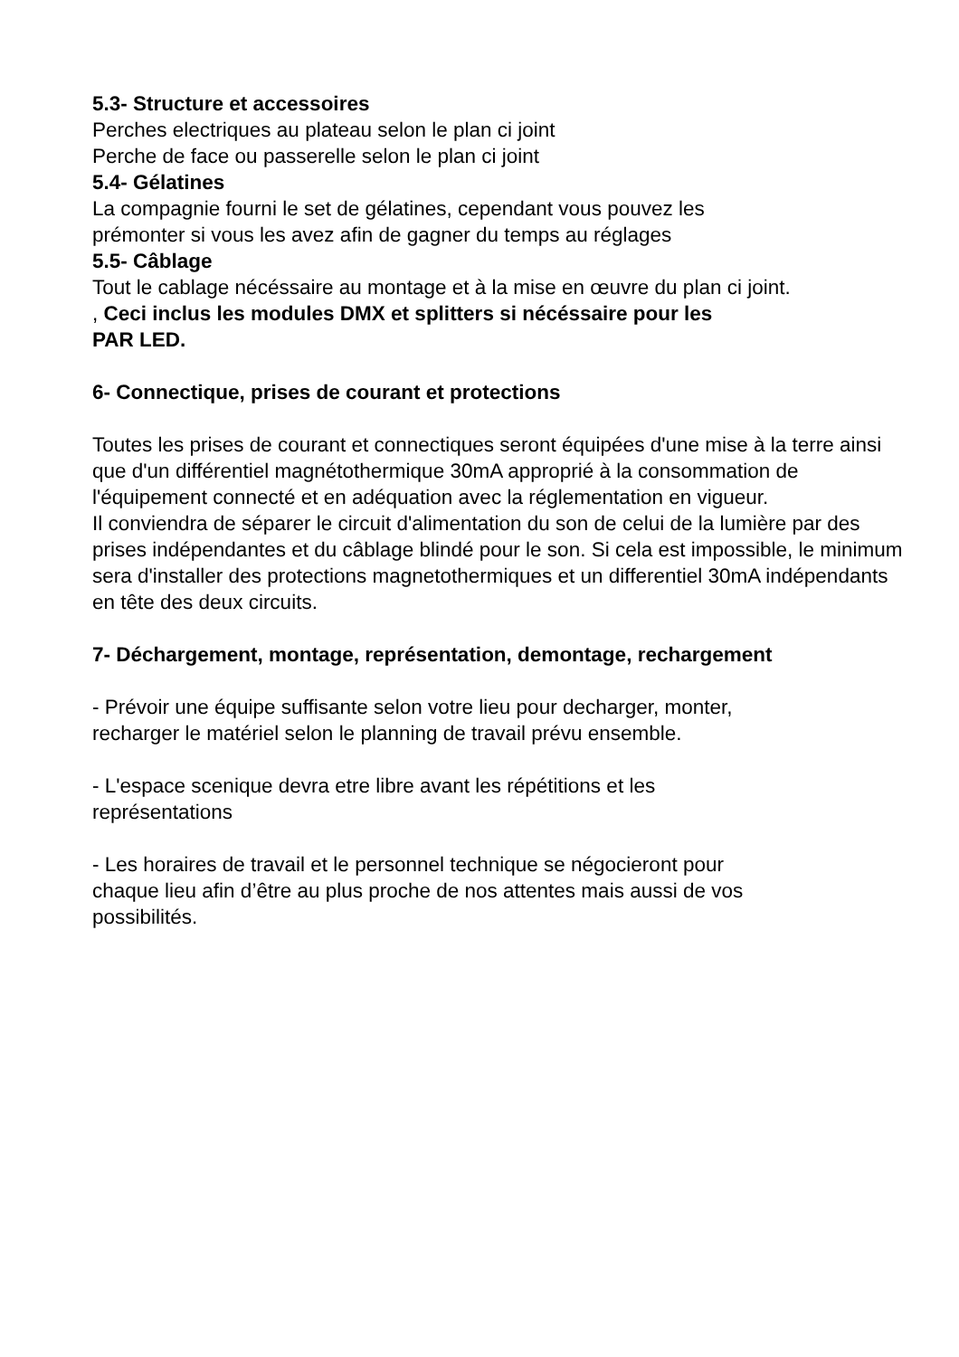5.3- Structure et accessoires
Perches electriques au plateau selon le plan ci joint
Perche de face ou passerelle selon le plan ci joint
5.4- Gélatines
La compagnie fourni le set de gélatines, cependant vous pouvez les
prémonter si vous les avez afin de gagner du temps au réglages
5.5- Câblage
Tout le cablage nécéssaire au montage et à la mise en œuvre du plan ci joint.
, Ceci inclus les modules DMX et splitters si nécéssaire pour les
PAR LED.
6- Connectique, prises de courant et protections
Toutes les prises de courant et connectiques seront équipées d'une mise à la terre ainsi que d'un différentiel magnétothermique 30mA approprié à la consommation de l'équipement connecté et en adéquation avec la réglementation en vigueur.
Il conviendra de séparer le circuit d'alimentation du son de celui de la lumière par des prises indépendantes et du câblage blindé pour le son. Si cela est impossible, le minimum sera d'installer des protections magnetothermiques et un differentiel 30mA indépendants en tête des deux circuits.
7- Déchargement, montage, représentation, demontage, rechargement
- Prévoir une équipe suffisante selon votre lieu pour decharger, monter,
recharger le matériel selon le planning de travail prévu ensemble.
- L'espace scenique devra etre libre avant les répétitions et les
représentations
- Les horaires de travail et le personnel technique se négocieront pour
chaque lieu afin d’être au plus proche de nos attentes mais aussi de vos
possibilités.